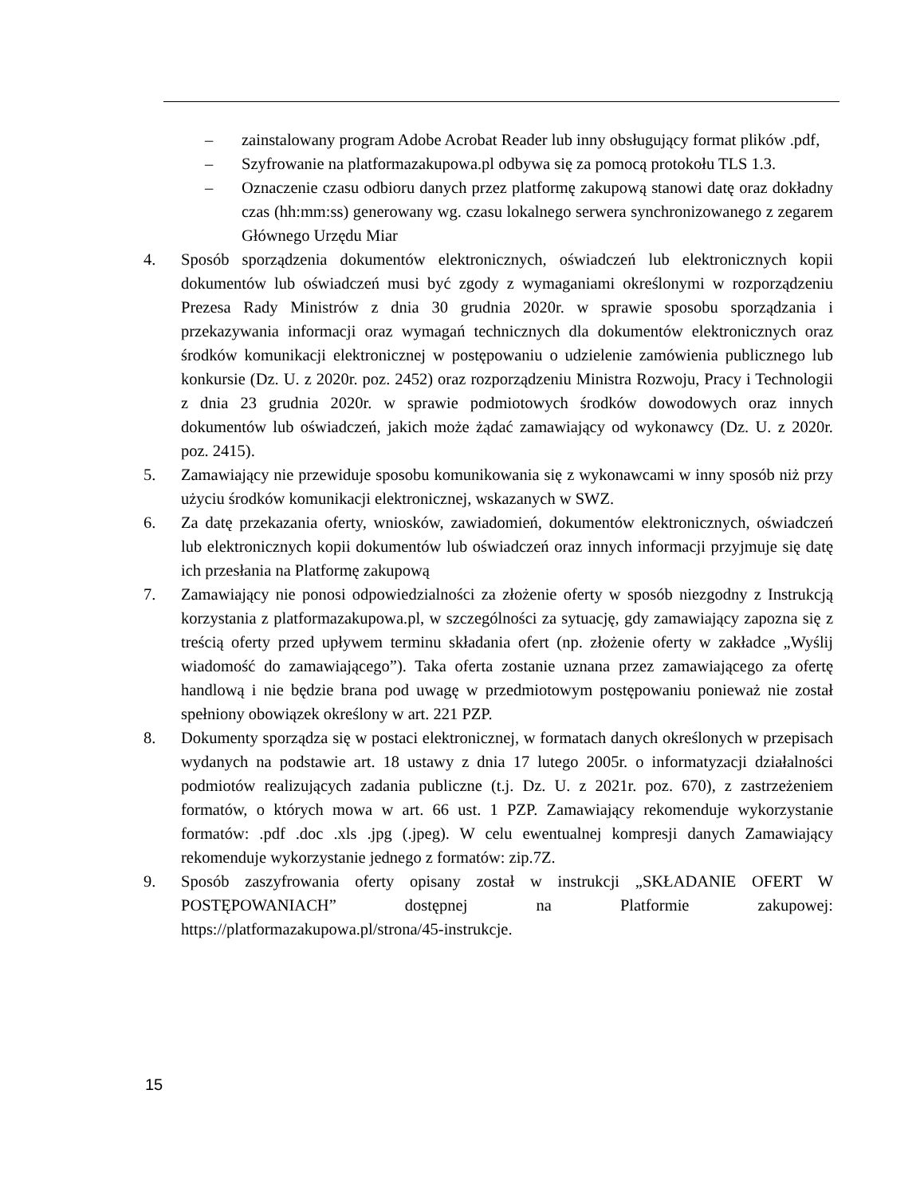– zainstalowany program Adobe Acrobat Reader lub inny obsługujący format plików .pdf,
– Szyfrowanie na platformazakupowa.pl odbywa się za pomocą protokołu TLS 1.3.
– Oznaczenie czasu odbioru danych przez platformę zakupową stanowi datę oraz dokładny czas (hh:mm:ss) generowany wg. czasu lokalnego serwera synchronizowanego z zegarem Głównego Urzędu Miar
4. Sposób sporządzenia dokumentów elektronicznych, oświadczeń lub elektronicznych kopii dokumentów lub oświadczeń musi być zgody z wymaganiami określonymi w rozporządzeniu Prezesa Rady Ministrów z dnia 30 grudnia 2020r. w sprawie sposobu sporządzania i przekazywania informacji oraz wymagań technicznych dla dokumentów elektronicznych oraz środków komunikacji elektronicznej w postępowaniu o udzielenie zamówienia publicznego lub konkursie (Dz. U. z 2020r. poz. 2452) oraz rozporządzeniu Ministra Rozwoju, Pracy i Technologii z dnia 23 grudnia 2020r. w sprawie podmiotowych środków dowodowych oraz innych dokumentów lub oświadczeń, jakich może żądać zamawiający od wykonawcy (Dz. U. z 2020r. poz. 2415).
5. Zamawiający nie przewiduje sposobu komunikowania się z wykonawcami w inny sposób niż przy użyciu środków komunikacji elektronicznej, wskazanych w SWZ.
6. Za datę przekazania oferty, wniosków, zawiadomień, dokumentów elektronicznych, oświadczeń lub elektronicznych kopii dokumentów lub oświadczeń oraz innych informacji przyjmuje się datę ich przesłania na Platformę zakupową
7. Zamawiający nie ponosi odpowiedzialności za złożenie oferty w sposób niezgodny z Instrukcją korzystania z platformazakupowa.pl, w szczególności za sytuację, gdy zamawiający zapozna się z treścią oferty przed upływem terminu składania ofert (np. złożenie oferty w zakładce „Wyślij wiadomość do zamawiającego”). Taka oferta zostanie uznana przez zamawiającego za ofertę handlową i nie będzie brana pod uwagę w przedmiotowym postępowaniu ponieważ nie został spełniony obowiązek określony w art. 221 PZP.
8. Dokumenty sporządza się w postaci elektronicznej, w formatach danych określonych w przepisach wydanych na podstawie art. 18 ustawy z dnia 17 lutego 2005r. o informatyzacji działalności podmiotów realizujących zadania publiczne (t.j. Dz. U. z 2021r. poz. 670), z zastrzeżeniem formatów, o których mowa w art. 66 ust. 1 PZP. Zamawiający rekomenduje wykorzystanie formatów: .pdf .doc .xls .jpg (.jpeg). W celu ewentualnej kompresji danych Zamawiający rekomenduje wykorzystanie jednego z formatów: zip.7Z.
9. Sposób zaszyfrowania oferty opisany został w instrukcji „SKŁADANIE OFERT W POSTĘPOWANIACH” dostępnej na Platformie zakupowej: https://platformazakupowa.pl/strona/45-instrukcje.
15